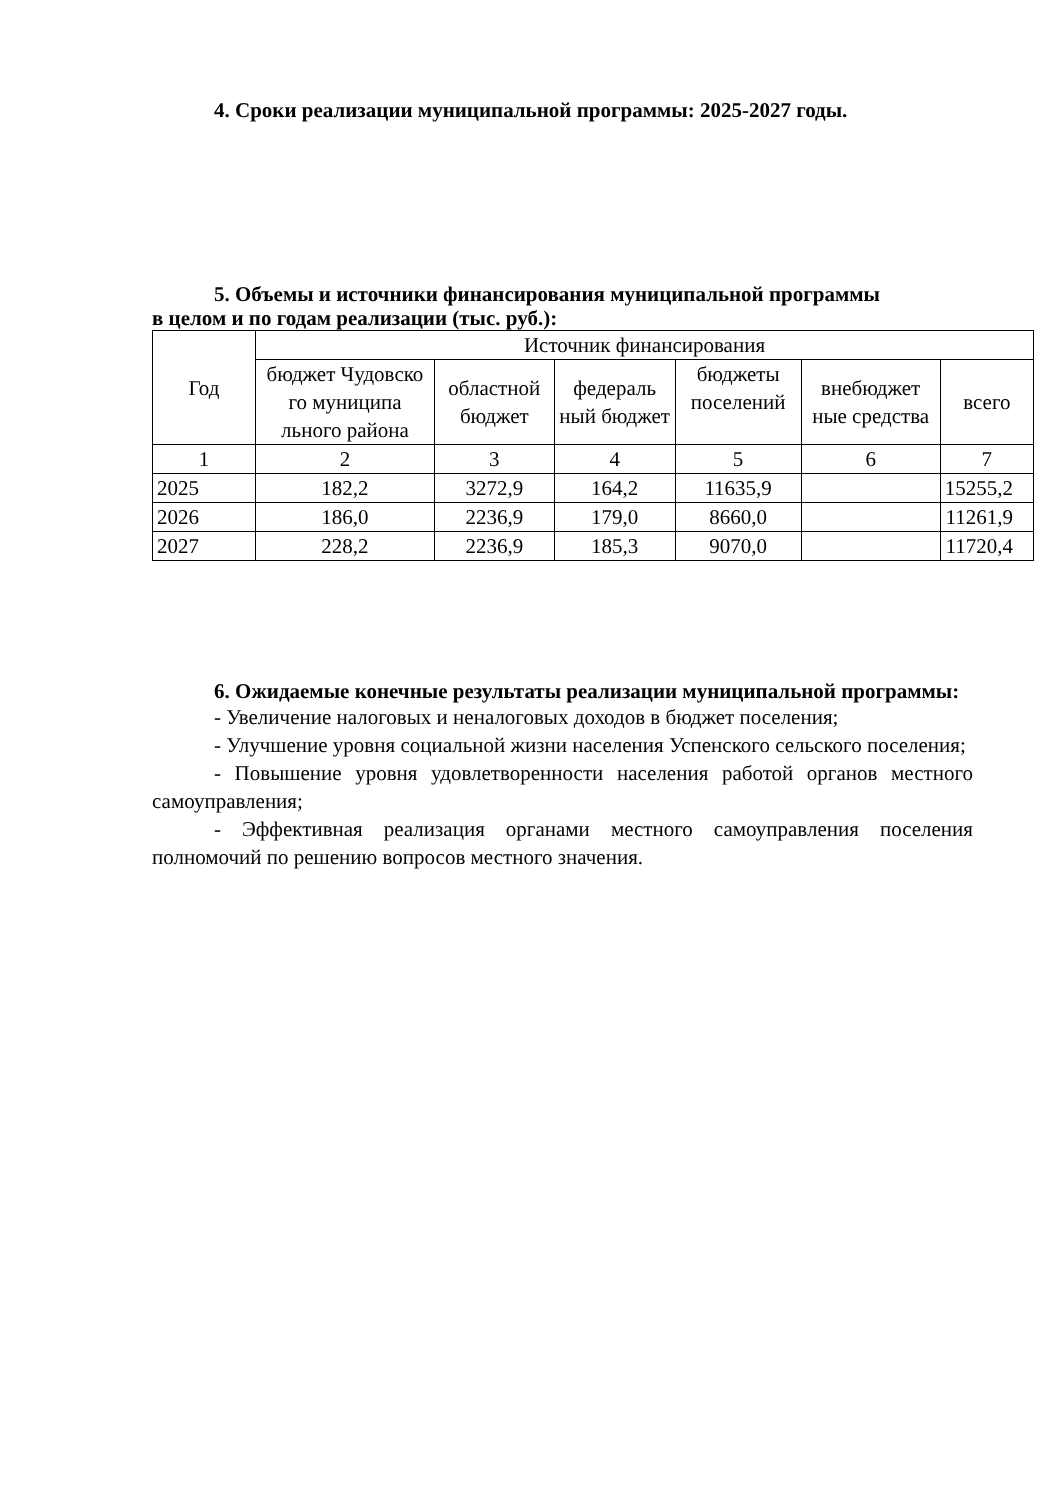4. Сроки реализации муниципальной программы: 2025-2027 годы.
5. Объемы и источники финансирования муниципальной программы
в целом и по годам реализации (тыс. руб.):
| Год | Источник финансирования | | | | | |
| --- | --- | --- | --- | --- | --- | --- |
| | бюджет Чудовско го муниципа льного района | областной бюджет | федераль ный бюджет | бюджеты поселений | внебюджет ные средства | всего |
| 1 | 2 | 3 | 4 | 5 | 6 | 7 |
| 2025 | 182,2 | 3272,9 | 164,2 | 11635,9 | | 15255,2 |
| 2026 | 186,0 | 2236,9 | 179,0 | 8660,0 | | 11261,9 |
| 2027 | 228,2 | 2236,9 | 185,3 | 9070,0 | | 11720,4 |
6. Ожидаемые конечные результаты реализации муниципальной программы:
- Увеличение налоговых и неналоговых доходов в бюджет поселения;
- Улучшение уровня социальной жизни населения Успенского сельского поселения;
- Повышение уровня удовлетворенности населения работой органов местного самоуправления;
- Эффективная реализация органами местного самоуправления поселения полномочий по решению вопросов местного значения.